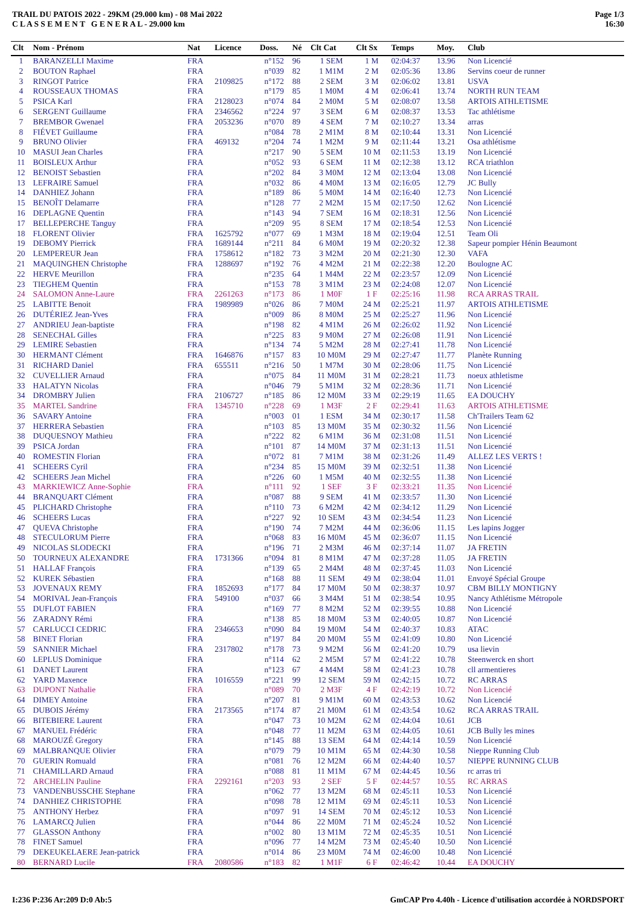TRAIL DU PATOIS 2022 - 29KM (29.000 km) - 08 Mai 2022
C L A S S E M E N T G E N E R A L - 29.000 km
Page 1/3
16:30
| Clt | Nom - Prénom | Nat | Licence | Doss. | Né | Clt Cat | Clt Sx | Temps | Moy. | Club |
| --- | --- | --- | --- | --- | --- | --- | --- | --- | --- | --- |
| 1 | BARANZELLI Maxime | FRA | | n°152 | 96 | 1 SEM | 1 M | 02:04:37 | 13.96 | Non Licencié |
| 2 | BOUTON Raphael | FRA | | n°039 | 82 | 1 M1M | 2 M | 02:05:36 | 13.86 | Servins coeur de runner |
| 3 | RINGOT Patrice | FRA | 2109825 | n°172 | 88 | 2 SEM | 3 M | 02:06:02 | 13.81 | USVA |
| 4 | ROUSSEAUX THOMAS | FRA | | n°179 | 85 | 1 M0M | 4 M | 02:06:41 | 13.74 | NORTH RUN TEAM |
| 5 | PSICA Karl | FRA | 2128023 | n°074 | 84 | 2 M0M | 5 M | 02:08:07 | 13.58 | ARTOIS ATHLETISME |
| 6 | SERGENT Guillaume | FRA | 2346562 | n°224 | 97 | 3 SEM | 6 M | 02:08:37 | 13.53 | Tac athlétisme |
| 7 | BREMBOR Gwenael | FRA | 2053236 | n°070 | 89 | 4 SEM | 7 M | 02:10:27 | 13.34 | arras |
| 8 | FIÉVET Guillaume | FRA | | n°084 | 78 | 2 M1M | 8 M | 02:10:44 | 13.31 | Non Licencié |
| 9 | BRUNO Olivier | FRA | 469132 | n°204 | 74 | 1 M2M | 9 M | 02:11:44 | 13.21 | Osa athlétisme |
| 10 | MASUI Jean Charles | FRA | | n°217 | 90 | 5 SEM | 10 M | 02:11:53 | 13.19 | Non Licencié |
| 11 | BOISLEUX Arthur | FRA | | n°052 | 93 | 6 SEM | 11 M | 02:12:38 | 13.12 | RCA triathlon |
| 12 | BENOIST Sebastien | FRA | | n°202 | 84 | 3 M0M | 12 M | 02:13:04 | 13.08 | Non Licencié |
| 13 | LEFRAIRE Samuel | FRA | | n°032 | 86 | 4 M0M | 13 M | 02:16:05 | 12.79 | JC Bully |
| 14 | DANHIEZ Johann | FRA | | n°189 | 86 | 5 M0M | 14 M | 02:16:40 | 12.73 | Non Licencié |
| 15 | BENOÎT Delamarre | FRA | | n°128 | 77 | 2 M2M | 15 M | 02:17:50 | 12.62 | Non Licencié |
| 16 | DEPLAGNE Quentin | FRA | | n°143 | 94 | 7 SEM | 16 M | 02:18:31 | 12.56 | Non Licencié |
| 17 | BELLEPERCHE Tanguy | FRA | | n°209 | 95 | 8 SEM | 17 M | 02:18:54 | 12.53 | Non Licencié |
| 18 | FLORENT Olivier | FRA | 1625792 | n°077 | 69 | 1 M3M | 18 M | 02:19:04 | 12.51 | Team Oli |
| 19 | DEBOMY Pierrick | FRA | 1689144 | n°211 | 84 | 6 M0M | 19 M | 02:20:32 | 12.38 | Sapeur pompier Hénin Beaumont |
| 20 | LEMPEREUR Jean | FRA | 1758612 | n°182 | 73 | 3 M2M | 20 M | 02:21:30 | 12.30 | VAFA |
| 21 | MAQUINGHEN Christophe | FRA | 1288697 | n°192 | 76 | 4 M2M | 21 M | 02:22:38 | 12.20 | Boulogne AC |
| 22 | HERVE Meurillon | FRA | | n°235 | 64 | 1 M4M | 22 M | 02:23:57 | 12.09 | Non Licencié |
| 23 | TIEGHEM Quentin | FRA | | n°153 | 78 | 3 M1M | 23 M | 02:24:08 | 12.07 | Non Licencié |
| 24 | SALOMON Anne-Laure | FRA | 2261263 | n°173 | 86 | 1 M0F | 1 F | 02:25:16 | 11.98 | RCA ARRAS TRAIL |
| 25 | LABITTE Benoit | FRA | 1989989 | n°026 | 86 | 7 M0M | 24 M | 02:25:21 | 11.97 | ARTOIS ATHLETISME |
| 26 | DUTÉRIEZ Jean-Yves | FRA | | n°009 | 86 | 8 M0M | 25 M | 02:25:27 | 11.96 | Non Licencié |
| 27 | ANDRIEU Jean-baptiste | FRA | | n°198 | 82 | 4 M1M | 26 M | 02:26:02 | 11.92 | Non Licencié |
| 28 | SENECHAL Gilles | FRA | | n°225 | 83 | 9 M0M | 27 M | 02:26:08 | 11.91 | Non Licencié |
| 29 | LEMIRE Sebastien | FRA | | n°134 | 74 | 5 M2M | 28 M | 02:27:41 | 11.78 | Non Licencié |
| 30 | HERMANT Clément | FRA | 1646876 | n°157 | 83 | 10 M0M | 29 M | 02:27:47 | 11.77 | Planète Running |
| 31 | RICHARD Daniel | FRA | 655511 | n°216 | 50 | 1 M7M | 30 M | 02:28:06 | 11.75 | Non Licencié |
| 32 | CUVELLIER Arnaud | FRA | | n°075 | 84 | 11 M0M | 31 M | 02:28:21 | 11.73 | noeux athletisme |
| 33 | HALATYN Nicolas | FRA | | n°046 | 79 | 5 M1M | 32 M | 02:28:36 | 11.71 | Non Licencié |
| 34 | DROMBRY Julien | FRA | 2106727 | n°185 | 86 | 12 M0M | 33 M | 02:29:19 | 11.65 | EA DOUCHY |
| 35 | MARTEL Sandrine | FRA | 1345710 | n°228 | 69 | 1 M3F | 2 F | 02:29:41 | 11.63 | ARTOIS ATHLETISME |
| 36 | SAVARY Antoine | FRA | | n°003 | 01 | 1 ESM | 34 M | 02:30:17 | 11.58 | Ch'Trailers Team 62 |
| 37 | HERRERA Sebastien | FRA | | n°103 | 85 | 13 M0M | 35 M | 02:30:32 | 11.56 | Non Licencié |
| 38 | DUQUESNOY Mathieu | FRA | | n°222 | 82 | 6 M1M | 36 M | 02:31:08 | 11.51 | Non Licencié |
| 39 | PSICA Jordan | FRA | | n°101 | 87 | 14 M0M | 37 M | 02:31:13 | 11.51 | Non Licencié |
| 40 | ROMESTIN Florian | FRA | | n°072 | 81 | 7 M1M | 38 M | 02:31:26 | 11.49 | ALLEZ LES VERTS ! |
| 41 | SCHEERS Cyril | FRA | | n°234 | 85 | 15 M0M | 39 M | 02:32:51 | 11.38 | Non Licencié |
| 42 | SCHEERS Jean Michel | FRA | | n°226 | 60 | 1 M5M | 40 M | 02:32:55 | 11.38 | Non Licencié |
| 43 | MARKIEWICZ Anne-Sophie | FRA | | n°111 | 92 | 1 SEF | 3 F | 02:33:21 | 11.35 | Non Licencié |
| 44 | BRANQUART Clément | FRA | | n°087 | 88 | 9 SEM | 41 M | 02:33:57 | 11.30 | Non Licencié |
| 45 | PLICHARD Christophe | FRA | | n°110 | 73 | 6 M2M | 42 M | 02:34:12 | 11.29 | Non Licencié |
| 46 | SCHEERS Lucas | FRA | | n°227 | 92 | 10 SEM | 43 M | 02:34:54 | 11.23 | Non Licencié |
| 47 | QUEVA Christophe | FRA | | n°190 | 74 | 7 M2M | 44 M | 02:36:06 | 11.15 | Les lapins Jogger |
| 48 | STECULORUM Pierre | FRA | | n°068 | 83 | 16 M0M | 45 M | 02:36:07 | 11.15 | Non Licencié |
| 49 | NICOLAS SLODECKI | FRA | | n°196 | 71 | 2 M3M | 46 M | 02:37:14 | 11.07 | JA FRETIN |
| 50 | TOURNEUX ALEXANDRE | FRA | 1731366 | n°094 | 81 | 8 M1M | 47 M | 02:37:28 | 11.05 | JA FRETIN |
| 51 | HALLAF François | FRA | | n°139 | 65 | 2 M4M | 48 M | 02:37:45 | 11.03 | Non Licencié |
| 52 | KUREK Sébastien | FRA | | n°168 | 88 | 11 SEM | 49 M | 02:38:04 | 11.01 | Envoyé Spécial Groupe |
| 53 | JOVENAUX REMY | FRA | 1852693 | n°177 | 84 | 17 M0M | 50 M | 02:38:37 | 10.97 | CBM BILLY MONTIGNY |
| 54 | MORIVAL Jean-François | FRA | 549100 | n°037 | 66 | 3 M4M | 51 M | 02:38:54 | 10.95 | Nancy Athlétisme Métropole |
| 55 | DUFLOT FABIEN | FRA | | n°169 | 77 | 8 M2M | 52 M | 02:39:55 | 10.88 | Non Licencié |
| 56 | ZARADNY Rémi | FRA | | n°138 | 85 | 18 M0M | 53 M | 02:40:05 | 10.87 | Non Licencié |
| 57 | CARLUCCI CEDRIC | FRA | 2346653 | n°090 | 84 | 19 M0M | 54 M | 02:40:37 | 10.83 | ATAC |
| 58 | BINET Florian | FRA | | n°197 | 84 | 20 M0M | 55 M | 02:41:09 | 10.80 | Non Licencié |
| 59 | SANNIER Michael | FRA | 2317802 | n°178 | 73 | 9 M2M | 56 M | 02:41:20 | 10.79 | usa lievin |
| 60 | LEPLUS Dominique | FRA | | n°114 | 62 | 2 M5M | 57 M | 02:41:22 | 10.78 | Steenwerck en short |
| 61 | DANET Laurent | FRA | | n°123 | 67 | 4 M4M | 58 M | 02:41:23 | 10.78 | cll armentieres |
| 62 | YARD Maxence | FRA | 1016559 | n°221 | 99 | 12 SEM | 59 M | 02:42:15 | 10.72 | RC ARRAS |
| 63 | DUPONT Nathalie | FRA | | n°089 | 70 | 2 M3F | 4 F | 02:42:19 | 10.72 | Non Licencié |
| 64 | DIMEY Antoine | FRA | | n°207 | 81 | 9 M1M | 60 M | 02:43:53 | 10.62 | Non Licencié |
| 65 | DUBOIS Jérémy | FRA | 2173565 | n°174 | 87 | 21 M0M | 61 M | 02:43:54 | 10.62 | RCA ARRAS TRAIL |
| 66 | BITEBIERE Laurent | FRA | | n°047 | 73 | 10 M2M | 62 M | 02:44:04 | 10.61 | JCB |
| 67 | MANUEL Frédéric | FRA | | n°048 | 77 | 11 M2M | 63 M | 02:44:05 | 10.61 | JCB Bully les mines |
| 68 | MAROUZÉ Gregory | FRA | | n°145 | 88 | 13 SEM | 64 M | 02:44:14 | 10.59 | Non Licencié |
| 69 | MALBRANQUE Olivier | FRA | | n°079 | 79 | 10 M1M | 65 M | 02:44:30 | 10.58 | Nieppe Running Club |
| 70 | GUERIN Romuald | FRA | | n°081 | 76 | 12 M2M | 66 M | 02:44:40 | 10.57 | NIEPPE RUNNING CLUB |
| 71 | CHAMILLARD Arnaud | FRA | | n°088 | 81 | 11 M1M | 67 M | 02:44:45 | 10.56 | rc arras tri |
| 72 | ARCHELIN Pauline | FRA | 2292161 | n°203 | 93 | 2 SEF | 5 F | 02:44:57 | 10.55 | RC ARRAS |
| 73 | VANDENBUSSCHE Stephane | FRA | | n°062 | 77 | 13 M2M | 68 M | 02:45:11 | 10.53 | Non Licencié |
| 74 | DANHIEZ CHRISTOPHE | FRA | | n°098 | 78 | 12 M1M | 69 M | 02:45:11 | 10.53 | Non Licencié |
| 75 | ANTHONY Herbez | FRA | | n°097 | 91 | 14 SEM | 70 M | 02:45:12 | 10.53 | Non Licencié |
| 76 | LAMARCQ Julien | FRA | | n°044 | 86 | 22 M0M | 71 M | 02:45:24 | 10.52 | Non Licencié |
| 77 | GLASSON Anthony | FRA | | n°002 | 80 | 13 M1M | 72 M | 02:45:35 | 10.51 | Non Licencié |
| 78 | FINET Samuel | FRA | | n°096 | 77 | 14 M2M | 73 M | 02:45:40 | 10.50 | Non Licencié |
| 79 | DEKEUKELAERE Jean-patrick | FRA | | n°014 | 86 | 23 M0M | 74 M | 02:46:00 | 10.48 | Non Licencié |
| 80 | BERNARD Lucile | FRA | 2080586 | n°183 | 82 | 1 M1F | 6 F | 02:46:42 | 10.44 | EA DOUCHY |
I:236 P:236 Ar:209 D:0 Ab:5 GmCAP Pro 4.40h - Licence d'utilisation accordée à NORDSPORT